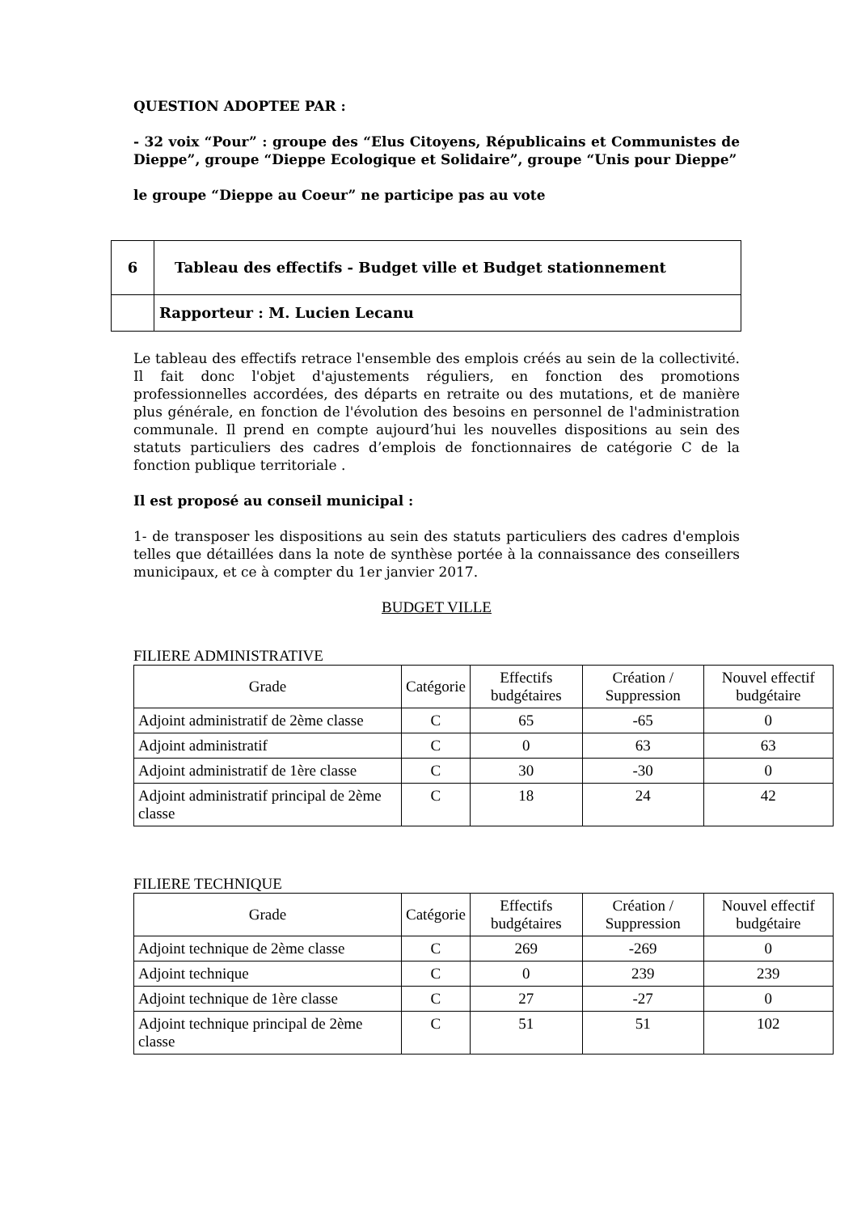QUESTION ADOPTEE PAR :
- 32 voix “Pour” : groupe des “Elus Citoyens, Républicains et Communistes de Dieppe”, groupe “Dieppe Ecologique et Solidaire”, groupe “Unis pour Dieppe”
le groupe “Dieppe au Coeur” ne participe pas au vote
| 6 | Tableau des effectifs - Budget ville et Budget stationnement |
| | Rapporteur : M. Lucien Lecanu |
Le tableau des effectifs retrace l'ensemble des emplois créés au sein de la collectivité. Il fait donc l'objet d'ajustements réguliers, en fonction des promotions professionnelles accordées, des départs en retraite ou des mutations, et de manière plus générale, en fonction de l'évolution des besoins en personnel de l'administration communale. Il prend en compte aujourd’hui les nouvelles dispositions au sein des statuts particuliers des cadres d’emplois de fonctionnaires de catégorie C de la fonction publique territoriale .
Il est proposé au conseil municipal :
1- de transposer les dispositions au sein des statuts particuliers des cadres d'emplois telles que détaillées dans la note de synthèse portée à la connaissance des conseillers municipaux, et ce à compter du 1er janvier 2017.
BUDGET VILLE
FILIERE ADMINISTRATIVE
| Grade | Catégorie | Effectifs budgétaires | Création / Suppression | Nouvel effectif budgétaire |
| --- | --- | --- | --- | --- |
| Adjoint administratif de 2ème classe | C | 65 | -65 | 0 |
| Adjoint administratif | C | 0 | 63 | 63 |
| Adjoint administratif de 1ère classe | C | 30 | -30 | 0 |
| Adjoint administratif principal de 2ème classe | C | 18 | 24 | 42 |
FILIERE TECHNIQUE
| Grade | Catégorie | Effectifs budgétaires | Création / Suppression | Nouvel effectif budgétaire |
| --- | --- | --- | --- | --- |
| Adjoint technique de 2ème classe | C | 269 | -269 | 0 |
| Adjoint technique | C | 0 | 239 | 239 |
| Adjoint technique de 1ère classe | C | 27 | -27 | 0 |
| Adjoint technique principal de 2ème classe | C | 51 | 51 | 102 |